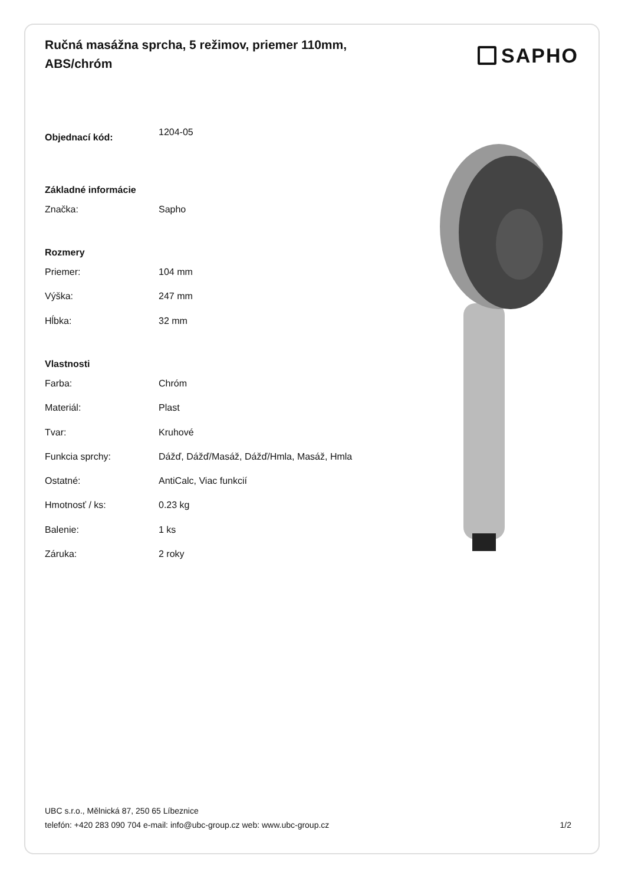Ručná masážna sprcha, 5 režimov, priemer 110mm, ABS/chróm
SAPHO
| Objednací kód: | 1204-05 |
| Základné informácie | |
| Značka: | Sapho |
| Rozmery | |
| Priemer: | 104 mm |
| Výška: | 247 mm |
| Hĺbka: | 32 mm |
| Vlastnosti | |
| Farba: | Chróm |
| Materiál: | Plast |
| Tvar: | Kruhové |
| Funkcia sprchy: | Dážď, Dážď/Masáž, Dážď/Hmla, Masáž, Hmla |
| Ostatné: | AntiCalc, Viac funkcií |
| Hmotnosť / ks: | 0.23 kg |
| Balenie: | 1 ks |
| Záruka: | 2 roky |
UBC s.r.o., Mělnická 87, 250 65 Líbeznice
telefón: +420 283 090 704 e-mail: info@ubc-group.cz web: www.ubc-group.cz 1/2